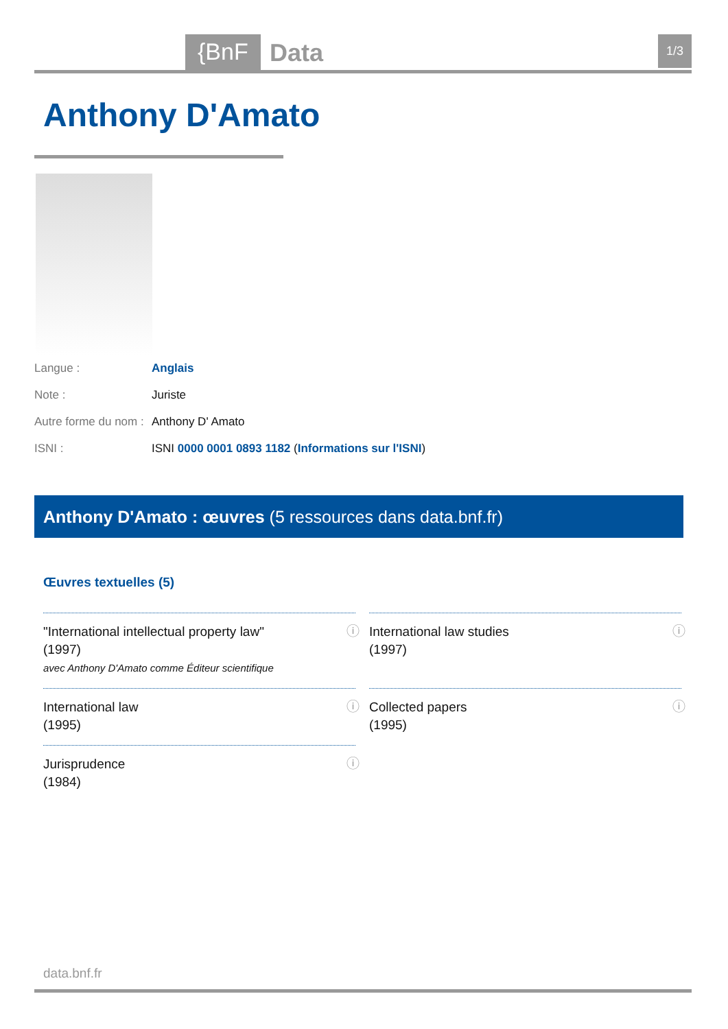{BnF Data 1/3
Anthony D'Amato
Langue : Anglais
Note : Juriste
Autre forme du nom : Anthony D' Amato
ISNI : ISNI 0000 0001 0893 1182 (Informations sur l'ISNI)
Anthony D'Amato : œuvres (5 ressources dans data.bnf.fr)
Œuvres textuelles (5)
"International intellectual property law"
(1997)
avec Anthony D'Amato comme Éditeur scientifique
ⓘ
International law studies
(1997)
ⓘ
International law
(1995)
ⓘ
Collected papers
(1995)
ⓘ
Jurisprudence
(1984)
ⓘ
data.bnf.fr